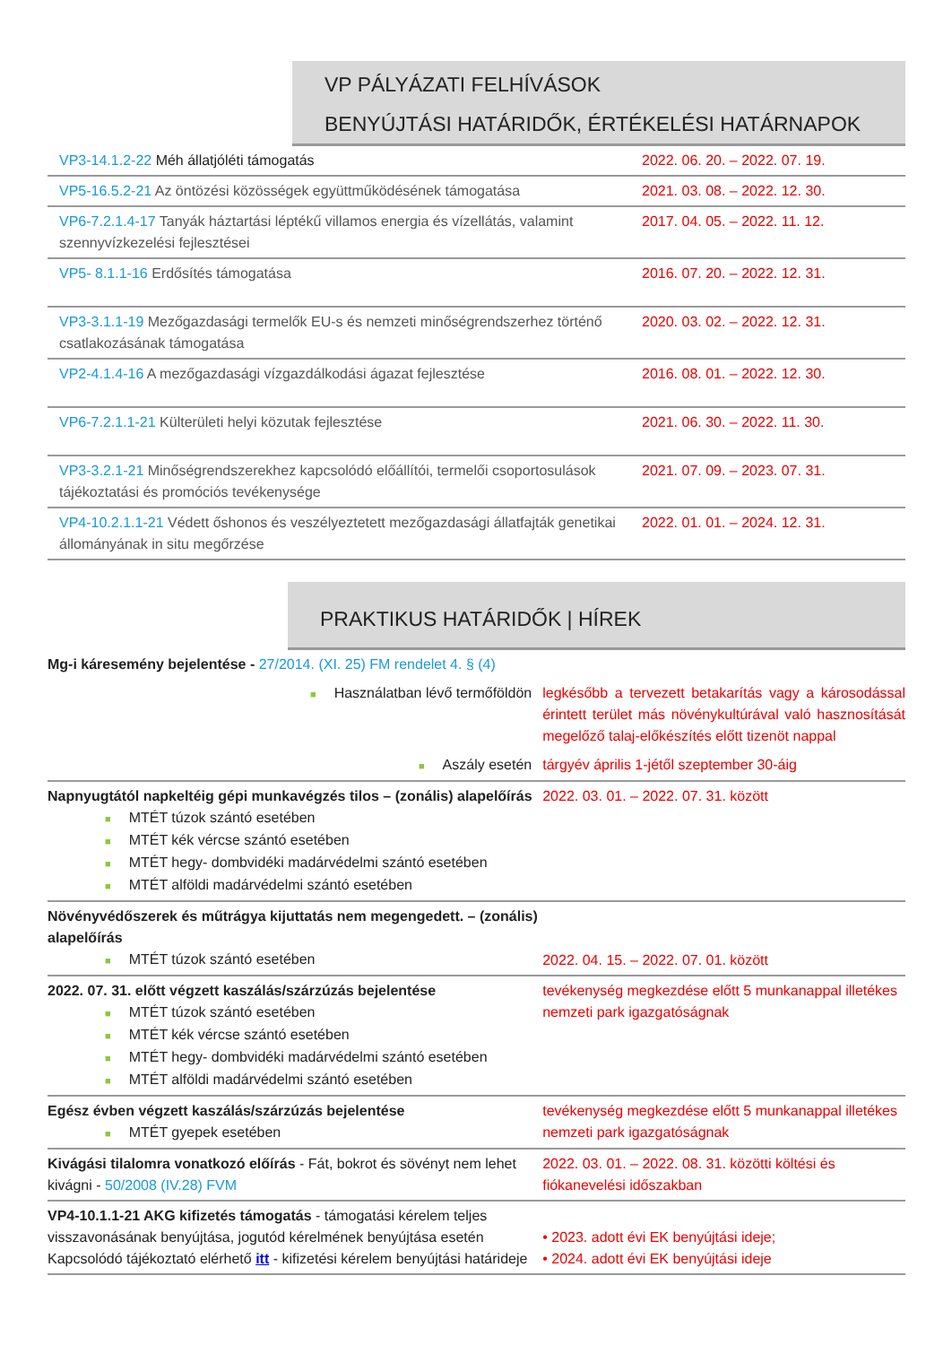VP PÁLYÁZATI FELHÍVÁSOK
BENYÚJTÁSI HATÁRIDŐK, ÉRTÉKELÉSI HATÁRNAPOK
| VP3-14.1.2-22 Méh állatjóléti támogatás | 2022. 06. 20. – 2022. 07. 19. |
| VP5-16.5.2-21 Az öntözési közösségek együttműködésének támogatása | 2021. 03. 08. – 2022. 12. 30. |
| VP6-7.2.1.4-17 Tanyák háztartási léptékű villamos energia és vízellátás, valamint szennyvízkezelési fejlesztései | 2017. 04. 05. – 2022. 11. 12. |
| VP5- 8.1.1-16 Erdősítés támogatása | 2016. 07. 20. – 2022. 12. 31. |
| VP3-3.1.1-19 Mezőgazdasági termelők EU-s és nemzeti minőségrendszerhez történő csatlakozásának támogatása | 2020. 03. 02. – 2022. 12. 31. |
| VP2-4.1.4-16 A mezőgazdasági vízgazdálkodási ágazat fejlesztése | 2016. 08. 01. – 2022. 12. 30. |
| VP6-7.2.1.1-21 Külterületi helyi közutak fejlesztése | 2021. 06. 30. – 2022. 11. 30. |
| VP3-3.2.1-21 Minőségrendszerekhez kapcsolódó előállítói, termelői csoportosulások tájékoztatási és promóciós tevékenysége | 2021. 07. 09. – 2023. 07. 31. |
| VP4-10.2.1.1-21 Védett őshonos és veszélyeztetett mezőgazdasági állatfajták genetikai állományának in situ megőrzése | 2022. 01. 01. – 2024. 12. 31. |
PRAKTIKUS HATÁRIDŐK | HÍREK
| Mg-i káresemény bejelentése - 27/2014. (XI. 25) FM rendelet 4. § (4) | |
| ■ Használatban lévő termőföldön | legkésőbb a tervezett betakarítás vagy a károsodással érintett terület más növénykultúrával való hasznosítását megelőző talaj-előkészítés előtt tizenöt nappal |
| ■ Aszály esetén | tárgyév április 1-jétől szeptember 30-áig |
| Napnyugtától napkeltéig gépi munkavégzés tilos – (zonális) alapelőírás ■ MTÉT túzok szántó esetében ■ MTÉT kék vércse szántó esetében ■ MTÉT hegy- dombvidéki madárvédelmi szántó esetében ■ MTÉT alföldi madárvédelmi szántó esetében | 2022. 03. 01. – 2022. 07. 31. között |
| Növényvédőszerek és műtrágya kijuttatás nem megengedett. – (zonális) alapelőírás ■ MTÉT túzok szántó esetében | 2022. 04. 15. – 2022. 07. 01. között |
| 2022. 07. 31. előtt végzett kaszálás/szárzúzás bejelentése ■ MTÉT túzok szántó esetében ■ MTÉT kék vércse szántó esetében ■ MTÉT hegy- dombvidéki madárvédelmi szántó esetében ■ MTÉT alföldi madárvédelmi szántó esetében | tevékenység megkezdése előtt 5 munkanappal illetékes nemzeti park igazgatóságnak |
| Egész évben végzett kaszálás/szárzúzás bejelentése ■ MTÉT gyepek esetében | tevékenység megkezdése előtt 5 munkanappal illetékes nemzeti park igazgatóságnak |
| Kivágási tilalomra vonatkozó előírás - Fát, bokrot és sövényt nem lehet kivágni - 50/2008 (IV.28) FVM | 2022. 03. 01. – 2022. 08. 31. közötti költési és fiókanevelési időszakban |
| VP4-10.1.1-21 AKG kifizetés támogatás - támogatási kérelem teljes visszavonásának benyújtása, jogutód kérelmének benyújtása esetén Kapcsolódó tájékoztató elérhető itt - kifizetési kérelem benyújtási határideje | • 2023. adott évi EK benyújtási ideje; • 2024. adott évi EK benyújtási ideje |